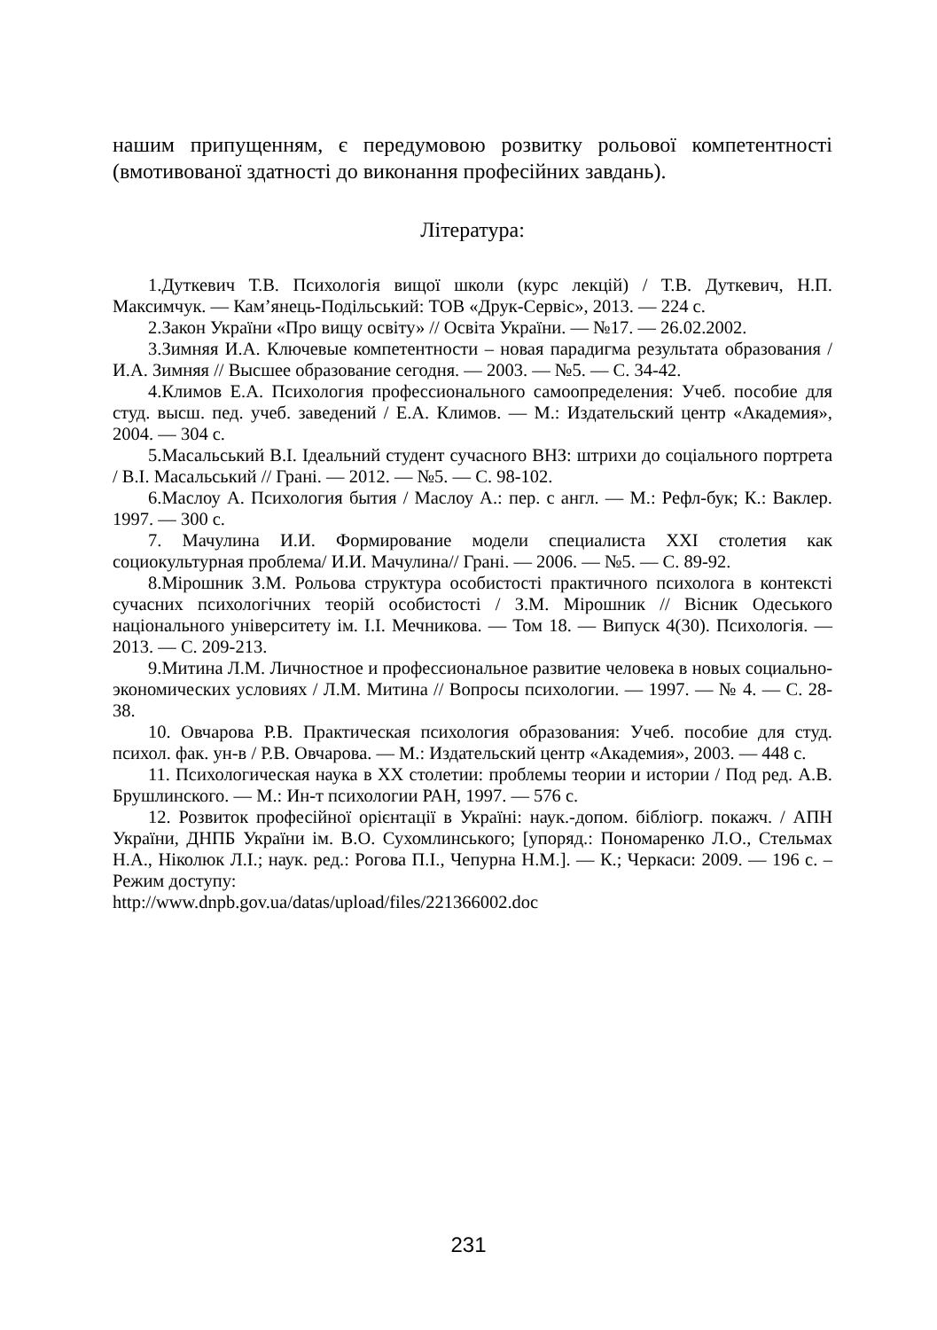нашим припущенням, є передумовою розвитку рольової компетентності (вмотивованої здатності до виконання професійних завдань).
Література:
1.Дуткевич Т.В. Психологія вищої школи (курс лекцій) / Т.В. Дуткевич, Н.П. Максимчук. — Кам’янець-Подільський: ТОВ «Друк-Сервіс», 2013. — 224 с.
2.Закон України «Про вищу освіту» // Освіта України. — №17. — 26.02.2002.
3.Зимняя И.А. Ключевые компетентности – новая парадигма результата образования / И.А. Зимняя // Высшее образование сегодня. — 2003. — №5. — С. 34-42.
4.Климов Е.А. Психология профессионального самоопределения: Учеб. пособие для студ. высш. пед. учеб. заведений / Е.А. Климов. — М.: Издательский центр «Академия», 2004. — 304 с.
5.Масальський В.І. Ідеальний студент сучасного ВНЗ: штрихи до соціального портрета / В.І. Масальський // Грані. — 2012. — №5. — С. 98-102.
6.Маслоу А. Психология бытия / Маслоу А.: пер. с англ. — М.: Рефл-бук; К.: Ваклер. 1997. — 300 с.
7. Мачулина И.И. Формирование модели специалиста XXI столетия как социокультурная проблема/ И.И. Мачулина// Грані. — 2006. — №5. — С. 89-92.
8.Мірошник З.М. Рольова структура особистості практичного психолога в контексті сучасних психологічних теорій особистості / З.М. Мірошник // Вісник Одеського національного університету ім. І.І. Мечникова. — Том 18. — Випуск 4(30). Психологія. — 2013. — С. 209-213.
9.Митина Л.М. Личностное и профессиональное развитие человека в новых социально-экономических условиях / Л.М. Митина // Вопросы психологии. — 1997. — № 4. — С. 28-38.
10. Овчарова Р.В. Практическая психология образования: Учеб. пособие для студ. психол. фак. ун-в / Р.В. Овчарова. — М.: Издательский центр «Академия», 2003. — 448 с.
11. Психологическая наука в XX столетии: проблемы теории и истории / Под ред. А.В. Брушлинского. — М.: Ин-т психологии РАН, 1997. — 576 с.
12. Розвиток професійної орієнтації в Україні: наук.-допом. бібліогр. покажч. / АПН України, ДНПБ України ім. В.О. Сухомлинського; [упоряд.: Пономаренко Л.О., Стельмах Н.А., Ніколюк Л.І.; наук. ред.: Рогова П.І., Чепурна Н.М.]. — К.; Черкаси: 2009. — 196 с. – Режим доступу:
http://www.dnpb.gov.ua/datas/upload/files/221366002.doc
231